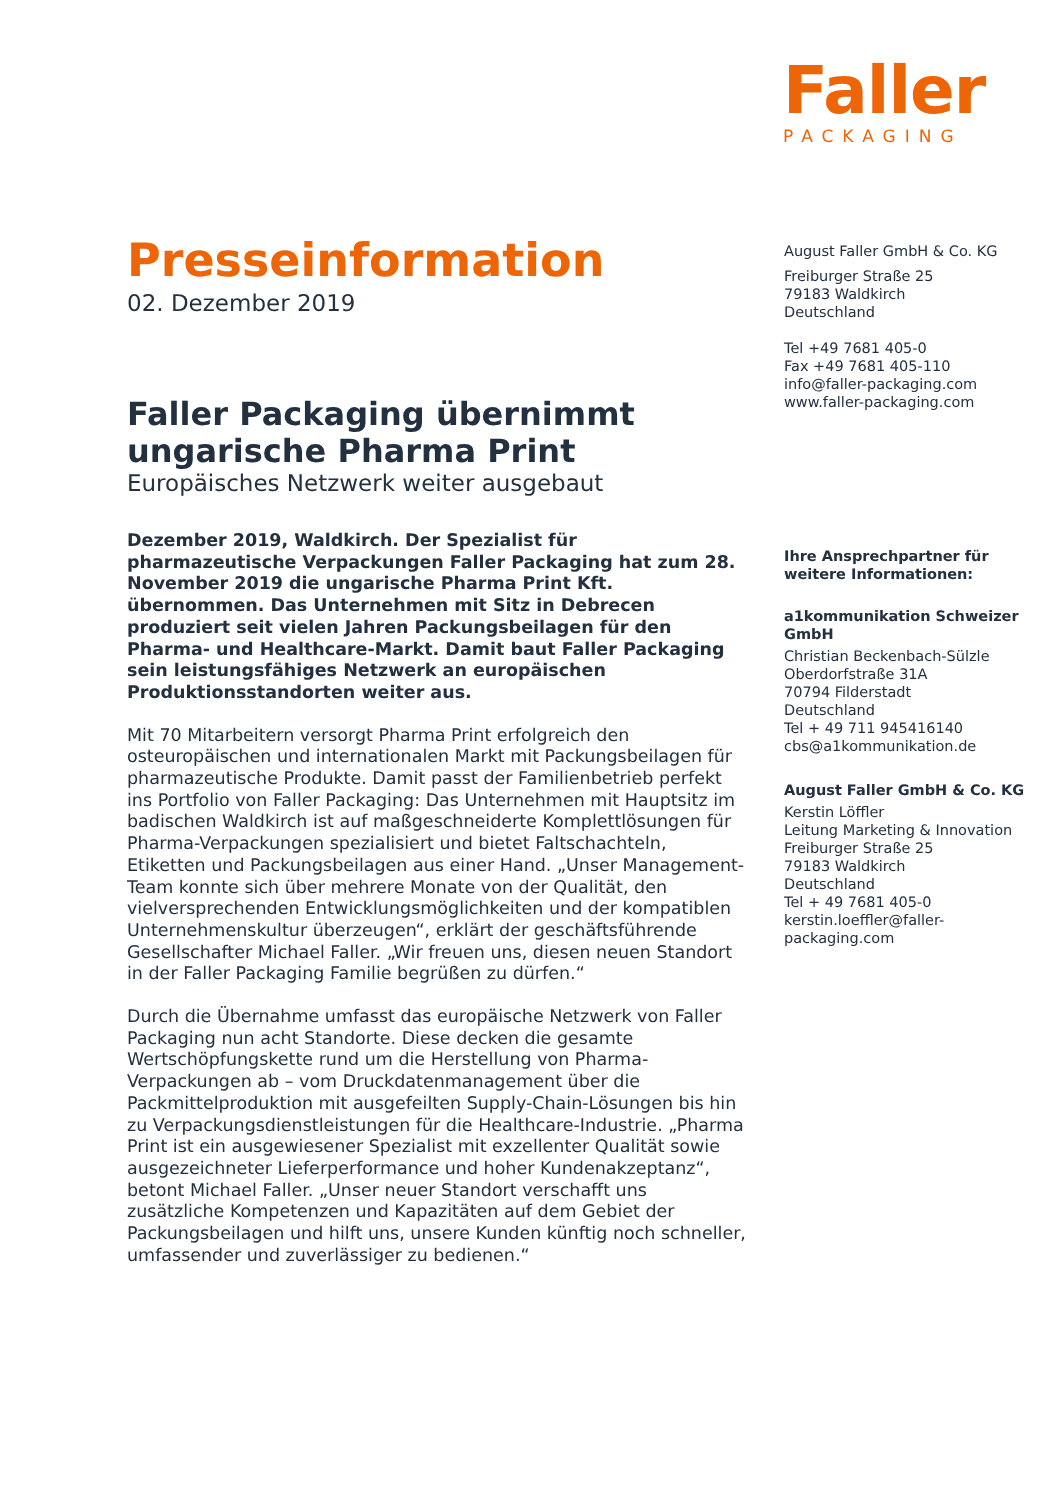Faller
PACKAGING
Presseinformation
02. Dezember 2019
Faller Packaging übernimmt ungarische Pharma Print
Europäisches Netzwerk weiter ausgebaut
Dezember 2019, Waldkirch. Der Spezialist für pharmazeutische Verpackungen Faller Packaging hat zum 28. November 2019 die ungarische Pharma Print Kft. übernommen. Das Unternehmen mit Sitz in Debrecen produziert seit vielen Jahren Packungsbeilagen für den Pharma- und Healthcare-Markt. Damit baut Faller Packaging sein leistungsfähiges Netzwerk an europäischen Produktionsstandorten weiter aus.
Mit 70 Mitarbeitern versorgt Pharma Print erfolgreich den osteuropäischen und internationalen Markt mit Packungsbeilagen für pharmazeutische Produkte. Damit passt der Familienbetrieb perfekt ins Portfolio von Faller Packaging: Das Unternehmen mit Hauptsitz im badischen Waldkirch ist auf maßgeschneiderte Komplettlösungen für Pharma-Verpackungen spezialisiert und bietet Faltschachteln, Etiketten und Packungsbeilagen aus einer Hand. „Unser Management-Team konnte sich über mehrere Monate von der Qualität, den vielversprechenden Entwicklungsmöglichkeiten und der kompatiblen Unternehmenskultur überzeugen“, erklärt der geschäftsführende Gesellschafter Michael Faller. „Wir freuen uns, diesen neuen Standort in der Faller Packaging Familie begrüßen zu dürfen.“
Durch die Übernahme umfasst das europäische Netzwerk von Faller Packaging nun acht Standorte. Diese decken die gesamte Wertschöpfungskette rund um die Herstellung von Pharma-Verpackungen ab – vom Druckdatenmanagement über die Packmittelproduktion mit ausgefeilten Supply-Chain-Lösungen bis hin zu Verpackungsdienstleistungen für die Healthcare-Industrie. „Pharma Print ist ein ausgewiesener Spezialist mit exzellenter Qualität sowie ausgezeichneter Lieferperformance und hoher Kundenakzeptanz“, betont Michael Faller. „Unser neuer Standort verschafft uns zusätzliche Kompetenzen und Kapazitäten auf dem Gebiet der Packungsbeilagen und hilft uns, unsere Kunden künftig noch schneller, umfassender und zuverlässiger zu bedienen.“
August Faller GmbH & Co. KG
Freiburger Straße 25
79183 Waldkirch
Deutschland
Tel +49 7681 405-0
Fax +49 7681 405-110
info@faller-packaging.com
www.faller-packaging.com
Ihre Ansprechpartner für weitere Informationen:
a1kommunikation Schweizer GmbH
Christian Beckenbach-Sülzle
Oberdorfstraße 31A
70794 Filderstadt
Deutschland
Tel + 49 711 945416140
cbs@a1kommunikation.de
August Faller GmbH & Co. KG
Kerstin Löffler
Leitung Marketing & Innovation
Freiburger Straße 25
79183 Waldkirch
Deutschland
Tel + 49 7681 405-0
kerstin.loeffler@faller-packaging.com